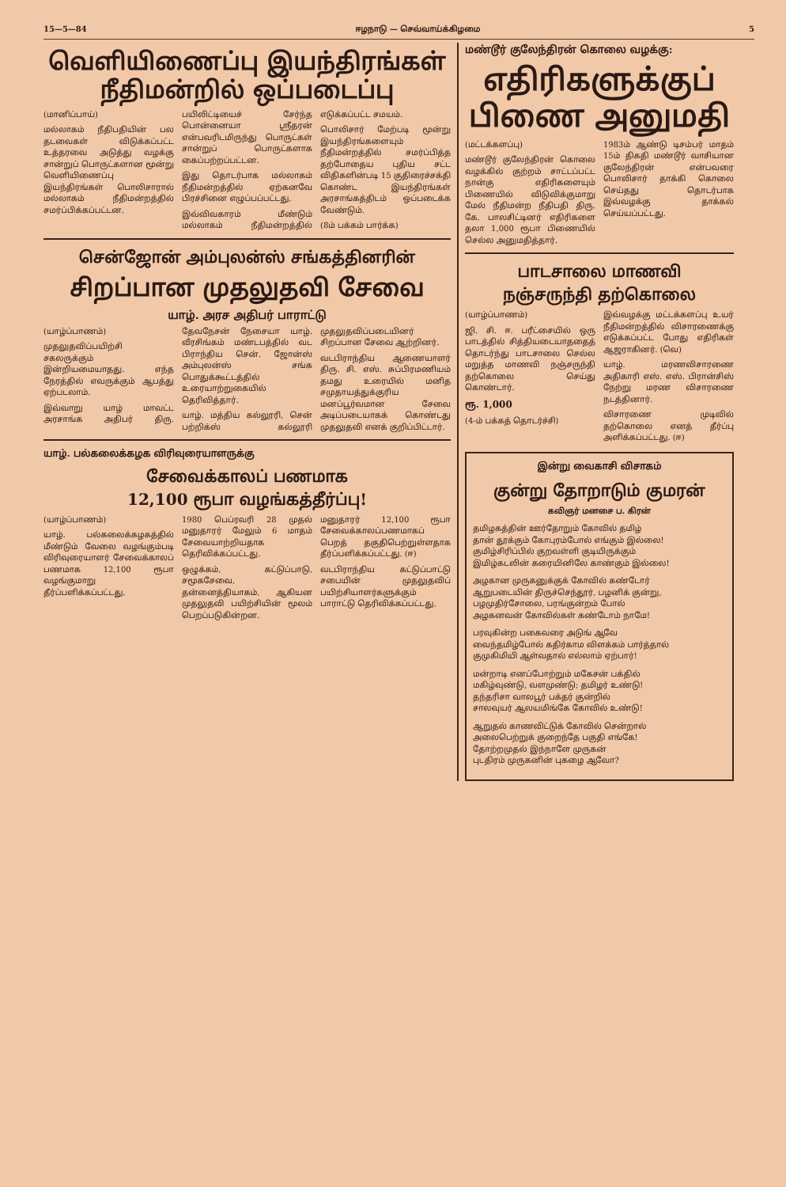15—5—84 ஈழநாடு — செவ்வாய்க்கிழமை 5
வெளியிணைப்பு இயந்திரங்கள்
நீதிமன்றில் ஒப்படைப்பு
(மானிப்பாய்)
மல்லாகம் நீதிபதியின் பல தடவைகள் விடுக்கப்பட்ட உத்தரவை அடுத்து வழக்கு சான்றுப் பொருட்களான மூன்று வெளியிணைப்பு இயந்திரங்கள் பொலிசாரால் மல்லாகம் நீதிமன்றத்தில் சமர்ப்பிக்கப்பட்டன.
பயிலிட்டியைச் சேர்ந்த பொன்னையா ஸ்ரீதரன் என்பவரிடமிருந்து பொருட்கள் சான்றுப் பொருட்களாக கைப்பற்றப்பட்டன.
இது தொடர்பாக மல்லாகம் நீதிமன்றத்தில் ஏற்கனவே பிரச்சினை எழுப்பப்பட்டது.
இவ்விவகாரம் மீண்டும் மல்லாகம் நீதிமன்றத்தில் எடுக்கப்பட்ட சமயம்.
பொலிசார் மேற்படி மூன்று இயந்திரங்களையும் நீதிமன்றத்தில் சமர்ப்பித்த தற்போதைய புதிய சட்ட விதிகளின்படி 15 குதிரைச்சக்தி கொண்ட இயந்திரங்கள் அரசாங்கத்திடம் ஒப்படைக்க வேண்டும்.
(8ம் பக்கம் பார்க்க)
சென்ஜோன் அம்புலன்ஸ் சங்கத்தினரின்
சிறப்பான முதலுதவி சேவை
யாழ். அரச அதிபர் பாராட்டு
(யாழ்ப்பாணம்)
முதலுதவிப்பயிற்சி சகலருக்கும் இன்றியமையாதது. எந்த நேரத்தில் எவருக்கும் ஆபத்து ஏற்படலாம்.
இவ்வாறு யாழ் மாவட்ட அரசாங்க அதிபர் திரு. தேவநேசன் நேசையா யாழ். வீரசிங்கம் மண்டபத்தில் வட பிராந்திய சென். ஜோன்ஸ் அம்புலன்ஸ் சங்க பொதுக்கூட்டத்தில் உரையாற்றுகையில் தெரிவித்தார்.
யாழ். மத்திய கல்லூரி, சென் பற்றிக்ஸ் கல்லூரி முதலுதவிப்படையினர் சிறப்பான சேவை ஆற்றினர்.
வடபிராந்திய ஆணையாளர் திரு. சி. எஸ். சுப்பிரமணியம் தமது உரையில் மனித சமுதாயத்துக்குரிய மனப்பூர்வமான சேவை அடிப்படையாகக் கொண்டது முதலுதவி எனக் குறிப்பிட்டார்.
யாழ். பல்கலைக்கழக விரிவுரையாளருக்கு
சேவைக்காலப் பணமாக
12,100 ரூபா வழங்கத்தீர்ப்பு!
(யாழ்ப்பாணம்)
யாழ். பல்கலைக்கழகத்தில் மீண்டும் வேலை வழங்கும்படி விரிவுரையாளர் சேவைக்காலப் பணமாக 12,100 ரூபா வழங்குமாறு தீர்ப்பளிக்கப்பட்டது.
1980 பெப்ரவரி 28 முதல் மனுதாரர் மேலும் 6 மாதம் சேவையாற்றியதாக தெரிவிக்கப்பட்டது.
ஒழுக்கம், கட்டுப்பாடு, சமூகசேவை, தன்னைத்தியாகம், ஆகியன முதலுதவி பயிற்சியின் மூலம் பெறப்படுகின்றன.
மனுதாரர் 12,100 ரூபா சேவைக்காலப்பணமாகப் பெறத் தகுதிபெற்றுள்ளதாக தீர்ப்பளிக்கப்பட்டது. (ஈ)
வடபிராந்திய கட்டுப்பாட்டு சபையின் முதலுதவிப் பயிற்சியாளர்களுக்கும் பாராட்டு தெரிவிக்கப்பட்டது.
மண்டூர் குலேந்திரன் கொலை வழக்கு:
எதிரிகளுக்குப்
பிணை அனுமதி
(மட்டக்களப்பு)
மண்டூர் குலேந்திரன் கொலை வழக்கில் குற்றம் சாட்டப்பட்ட நான்கு எதிரிகளையும் பிணையில் விடுவிக்குமாறு மேல் நீதிமன்ற நீதிபதி திரு. கே. பாலசிட்டினர் எதிரிகளை தலா 1,000 ரூபா பிணையில் செல்ல அனுமதித்தார்.
1983ம் ஆண்டு டிசம்பர் மாதம் 15ம் திகதி மண்டூர் வாசியான குலேந்திரன் என்பவரை பொலிசார் தாக்கி கொலை செய்தது தொடர்பாக இவ்வழக்கு தாக்கல் செய்யப்பட்டது.
பாடசாலை மாணவி
நஞ்சருந்தி தற்கொலை
(யாழ்ப்பாணம்)
ஜி. சி. ஈ. பரீட்சையில் ஒரு பாடத்தில் சித்தியடையாததைத் தொடர்ந்து பாடசாலை செல்ல மறுத்த மாணவி நஞ்சருந்தி தற்கொலை செய்து கொண்டார்.
ரூ. 1,000
(4-ம் பக்கத் தொடர்ச்சி)
இவ்வழக்கு மட்டக்களப்பு உயர் நீதிமன்றத்தில் விசாரணைக்கு எடுக்கப்பட்ட போது எதிரிகள் ஆஜராகினர். (வெ)
யாழ். மரணவிசாரணை அதிகாரி எஸ். எஸ். பிரான்சிஸ் நேற்று மரண விசாரணை நடத்தினார்.
விசாரணை முடிவில் தற்கொலை எனத் தீர்ப்பு அளிக்கப்பட்டது. (ஈ)
இன்று வைகாசி விசாகம்
குன்று தோறாடும் குமரன்
கவிஞர் மனசை ப. கிரன்
தமிழகத்தின் ஊர்தோறும் கோவில் தமிழ்
தான் தூக்கும் கோபுரம்போல் எங்கும் இல்லை!
குமிழ்சிரிப்பில் குறவள்ளி குடியிருக்கும்
இமிழ்கடலின் கரையினிலே காண்கும் இல்லை!
அழகான முருகனுக்குக் கோவில் கண்டோர்
ஆறுபடையின் திருச்செந்தூர், பழனிக் குன்று,
பழமுதிர்சோலை, பரங்குன்றம் போல்
அழகனவன் கோவில்கள் கண்டோம் நாமே!
பரவுகின்ற பகைவரை அடுங் ஆவே
வைந்தமிழ்போல் கதிர்காம விளக்கம் பார்த்தால்
குமுகிமியி ஆள்வதால் எல்லாம் ஏற்பார்!
மன்றாடி எனப்போற்றும் மகேசன் பக்தில்
மகிழ்வுண்டு, வளமுண்டு; தமிழர் உண்டு!
தந்தரிசா வாலபூர் பக்தர் குன்றில்
சாலவுயர் ஆலயமிங்கே கோவில் உண்டு!
ஆறுதல் காணவிட்டுக் கோவில் சென்றால்
அலைபெற்றுக் குறைந்தே பகுதி எங்கே!
தோற்றமுதல் இந்நாளே முருகன்
புடதிரம் முருகனின் புகழை ஆவோ?